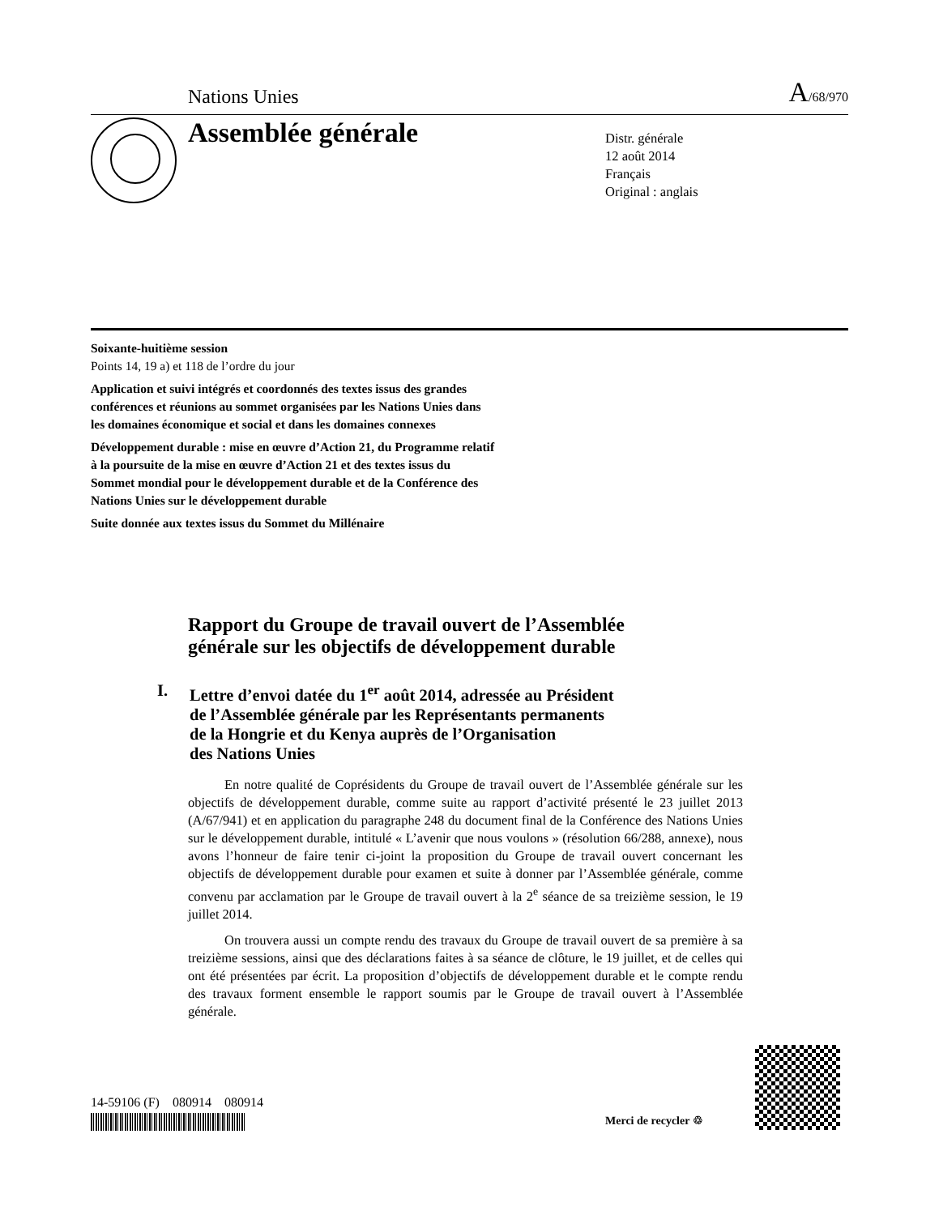Nations Unies A/68/970
Assemblée générale
Distr. générale
12 août 2014
Français
Original : anglais
Soixante-huitième session
Points 14, 19 a) et 118 de l’ordre du jour
Application et suivi intégrés et coordonnés des textes issus des grandes conférences et réunions au sommet organisées par les Nations Unies dans les domaines économique et social et dans les domaines connexes
Développement durable : mise en œuvre d’Action 21, du Programme relatif à la poursuite de la mise en œuvre d’Action 21 et des textes issus du Sommet mondial pour le développement durable et de la Conférence des Nations Unies sur le développement durable
Suite donnée aux textes issus du Sommet du Millénaire
Rapport du Groupe de travail ouvert de l’Assemblée
générale sur les objectifs de développement durable
I. Lettre d’envoi datée du 1<sup>er</sup> août 2014, adressée au Président
de l’Assemblée générale par les Représentants permanents
de la Hongrie et du Kenya auprès de l’Organisation
des Nations Unies
En notre qualité de Coprésidents du Groupe de travail ouvert de l’Assemblée générale sur les objectifs de développement durable, comme suite au rapport d’activité présenté le 23 juillet 2013 (A/67/941) et en application du paragraphe 248 du document final de la Conférence des Nations Unies sur le développement durable, intitulé « L’avenir que nous voulons » (résolution 66/288, annexe), nous avons l’honneur de faire tenir ci-joint la proposition du Groupe de travail ouvert concernant les objectifs de développement durable pour examen et suite à donner par l’Assemblée générale, comme convenu par acclamation par le Groupe de travail ouvert à la 2<sup>e</sup> séance de sa treizième session, le 19 juillet 2014.
On trouvera aussi un compte rendu des travaux du Groupe de travail ouvert de sa première à sa treizième sessions, ainsi que des déclarations faites à sa séance de clôture, le 19 juillet, et de celles qui ont été présentées par écrit. La proposition d’objectifs de développement durable et le compte rendu des travaux forment ensemble le rapport soumis par le Groupe de travail ouvert à l’Assemblée générale.
14-59106 (F) 080914 080914
Merci de recycler ♲